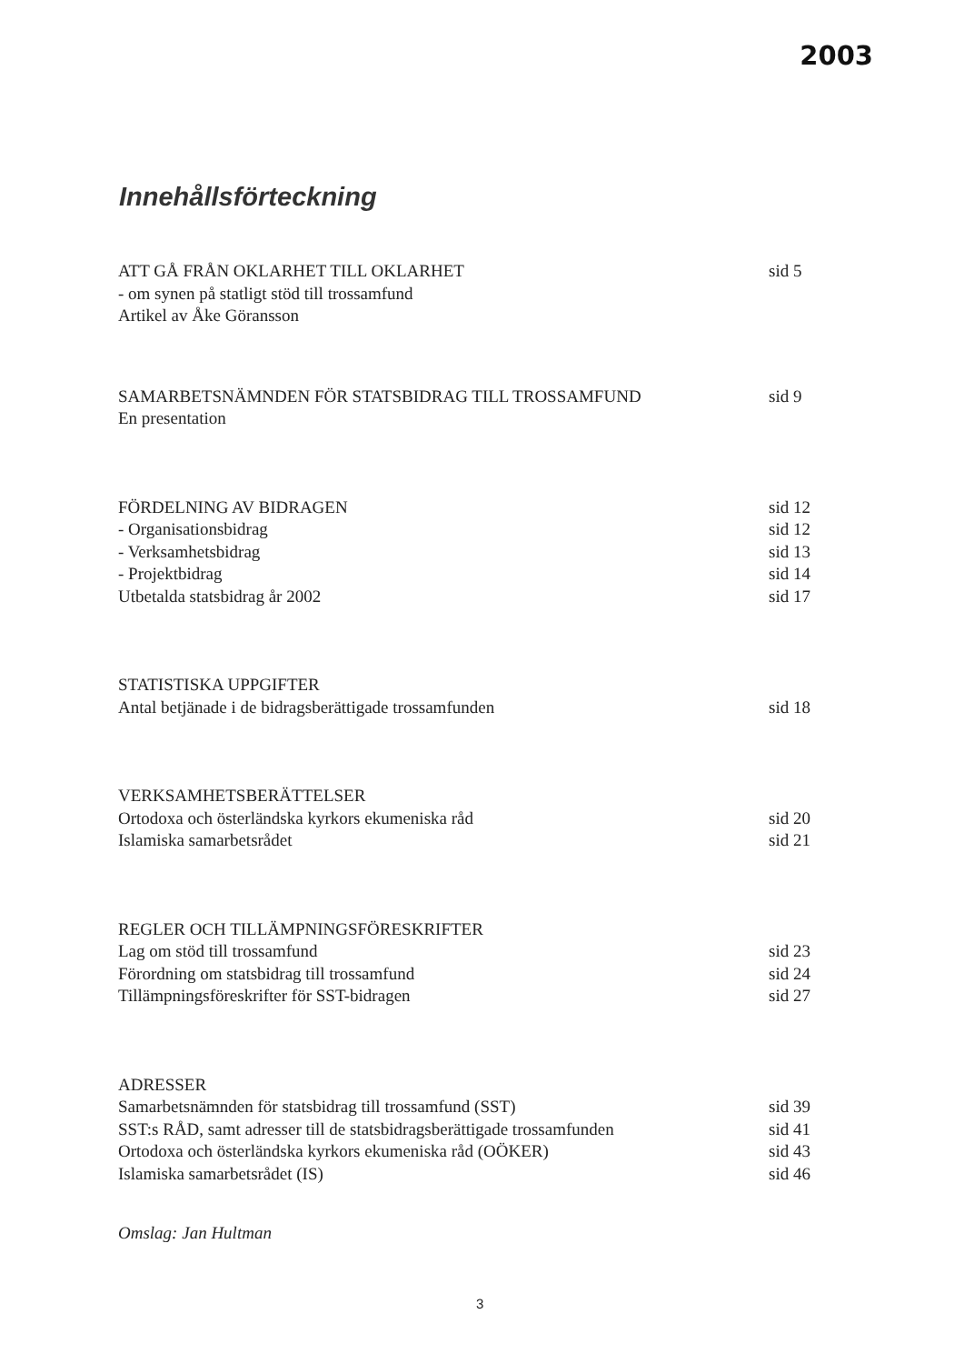2003
Innehållsförteckning
ATT GÅ FRÅN OKLARHET TILL OKLARHET sid 5
- om synen på statligt stöd till trossamfund
Artikel av Åke Göransson
SAMARBETSNÄMNDEN FÖR STATSBIDRAG TILL TROSSAMFUND sid 9
En presentation
FÖRDELNING AV BIDRAGEN sid 12
- Organisationsbidrag sid 12
- Verksamhetsbidrag sid 13
- Projektbidrag sid 14
Utbetalda statsbidrag år 2002 sid 17
STATISTISKA UPPGIFTER
Antal betjänade i de bidragsberättigade trossamfunden sid 18
VERKSAMHETSBERÄTTELSER
Ortodoxa och österländska kyrkors ekumeniska råd sid 20
Islamiska samarbetsrådet sid 21
REGLER OCH TILLÄMPNINGSFÖRESKRIFTER
Lag om stöd till trossamfund sid 23
Förordning om statsbidrag till trossamfund sid 24
Tillämpningsföreskrifter för SST-bidragen sid 27
ADRESSER
Samarbetsnämnden för statsbidrag till trossamfund (SST) sid 39
SST:s RÅD, samt adresser till de statsbidragsberättigade trossamfunden sid 41
Ortodoxa och österländska kyrkors ekumeniska råd (OÖKER) sid 43
Islamiska samarbetsrådet (IS) sid 46
Omslag: Jan Hultman
3